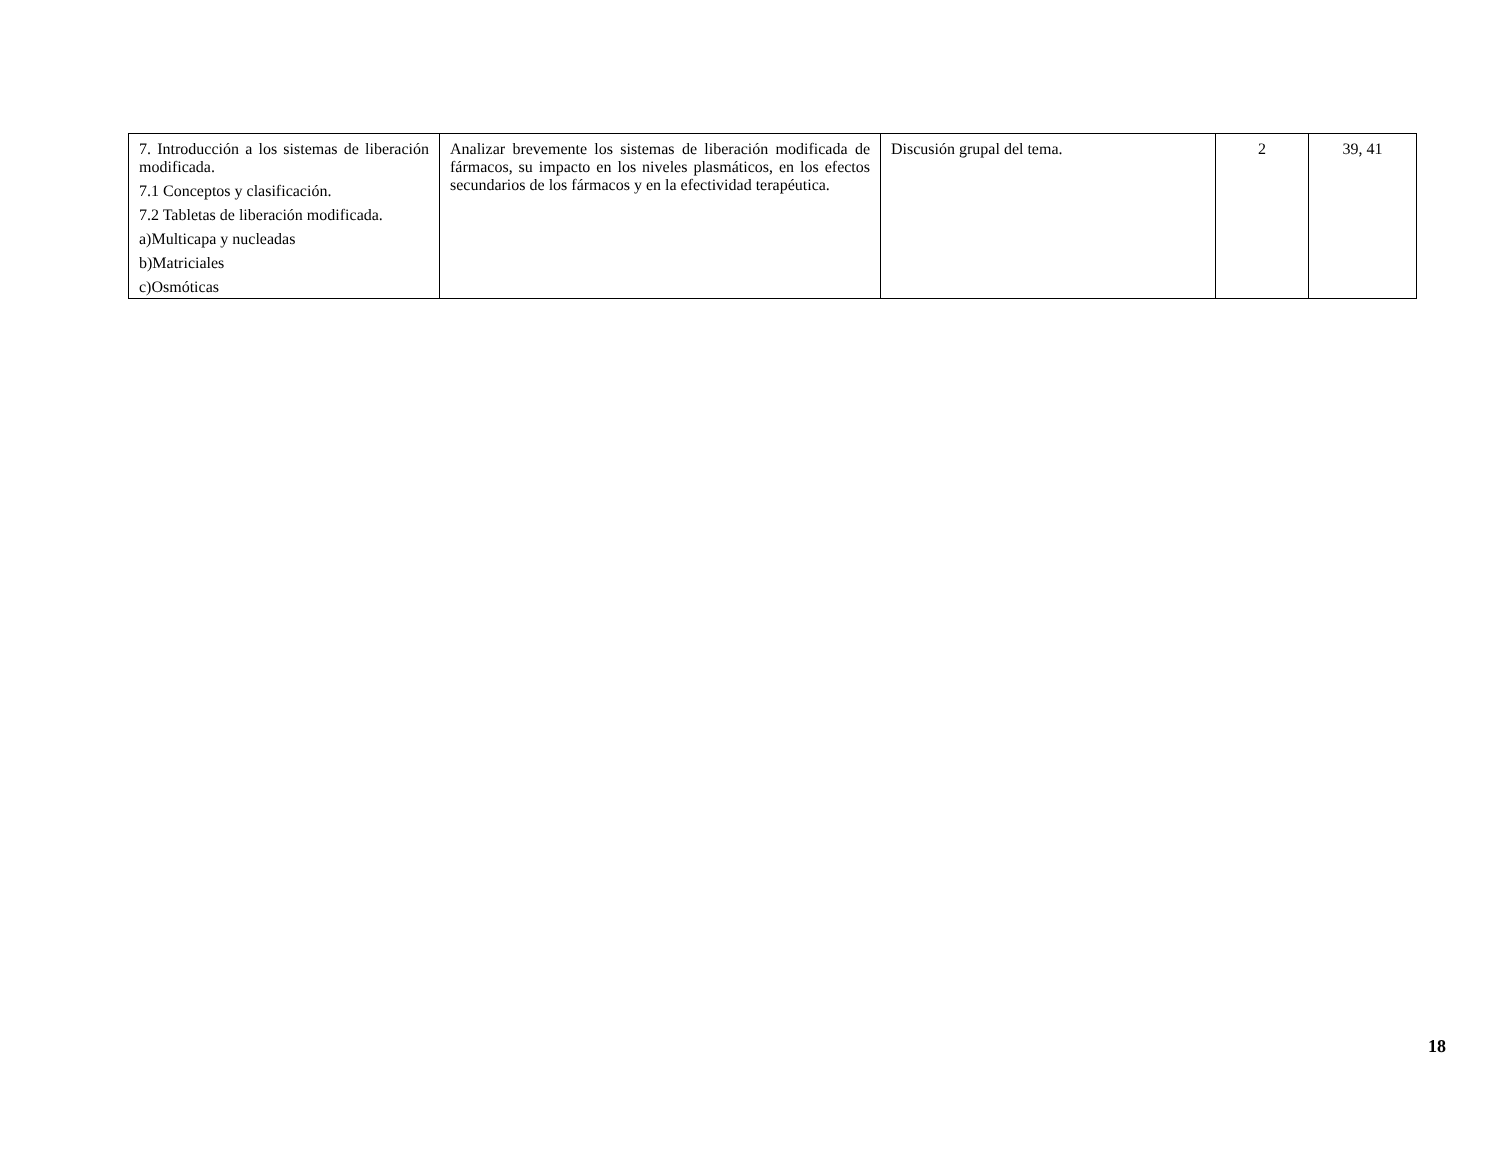| 7. Introducción a los sistemas de liberación modificada. 7.1 Conceptos y clasificación. 7.2 Tabletas de liberación modificada. a)Multicapa y nucleadas b)Matriciales c)Osmóticas | Analizar brevemente los sistemas de liberación modificada de fármacos, su impacto en los niveles plasmáticos, en los efectos secundarios de los fármacos y en la efectividad terapéutica. | Discusión grupal del tema. | 2 | 39, 41 |
18